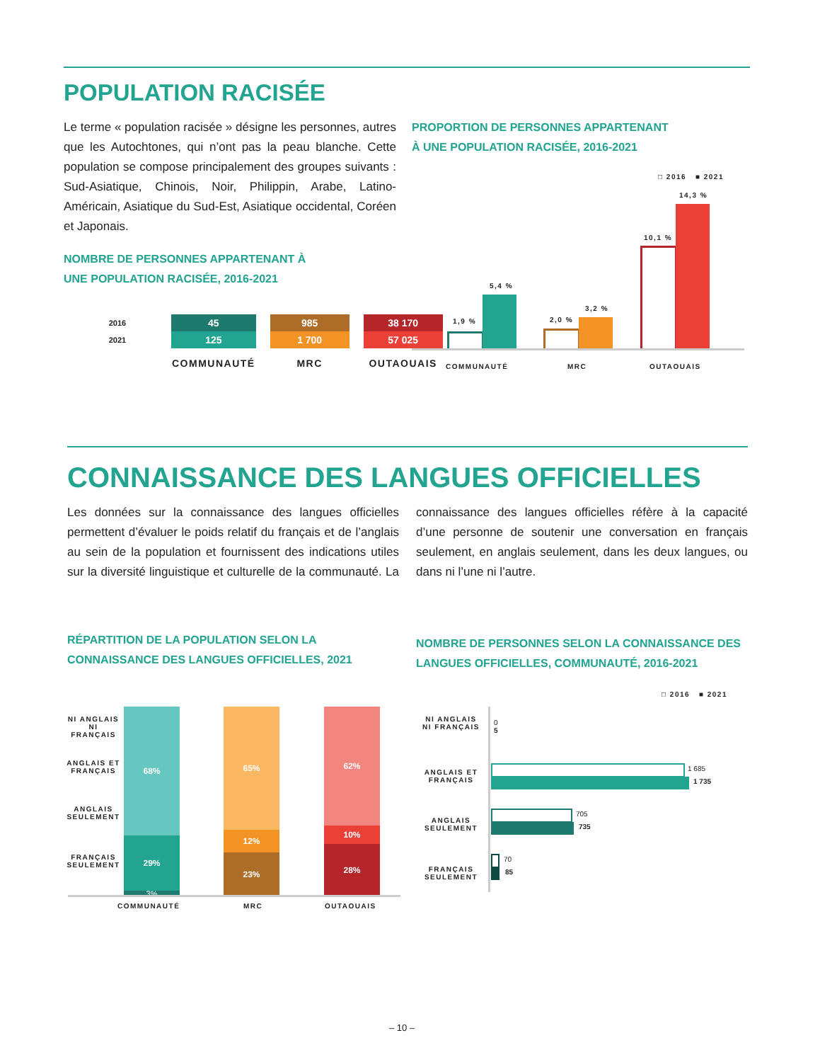POPULATION RACISÉE
Le terme « population racisée » désigne les personnes, autres que les Autochtones, qui n’ont pas la peau blanche. Cette population se compose principalement des groupes suivants : Sud-Asiatique, Chinois, Noir, Philippin, Arabe, Latino-Américain, Asiatique du Sud-Est, Asiatique occidental, Coréen et Japonais.
NOMBRE DE PERSONNES APPARTENANT À
UNE POPULATION RACISÉE, 2016-2021
| 2016 | 45 | 985 | 38 170 |
| 2021 | 125 | 1 700 | 57 025 |
| | COMMUNAUTÉ | MRC | OUTAOUAIS |
PROPORTION DE PERSONNES APPARTENANT
À UNE POPULATION RACISÉE, 2016-2021
□ 2016 ■ 2021
1,9 %
5,4 %
2,0 %
3,2 %
10,1 %
14,3 %
COMMUNAUTÉ MRC OUTAOUAIS
CONNAISSANCE DES LANGUES OFFICIELLES
Les données sur la connaissance des langues officielles permettent d’évaluer le poids relatif du français et de l’anglais au sein de la population et fournissent des indications utiles sur la diversité linguistique et culturelle de la communauté. La connaissance des langues officielles réfère à la capacité d’une personne de soutenir une conversation en français seulement, en anglais seulement, dans les deux langues, ou dans ni l’une ni l’autre.
RÉPARTITION DE LA POPULATION SELON LA
CONNAISSANCE DES LANGUES OFFICIELLES, 2021
NI ANGLAIS NI FRANÇAIS
ANGLAIS ET FRANÇAIS
ANGLAIS SEULEMENT
FRANÇAIS SEULEMENT
68%
29%
3%
65%
12%
23%
62%
10%
28%
COMMUNAUTÉ MRC OUTAOUAIS
NOMBRE DE PERSONNES SELON LA CONNAISSANCE DES
LANGUES OFFICIELLES, COMMUNAUTÉ, 2016-2021
□ 2016 ■ 2021
NI ANGLAIS NI FRANÇAIS
0
5
ANGLAIS ET FRANÇAIS
1 685
1 735
ANGLAIS SEULEMENT
705
735
FRANÇAIS SEULEMENT
70
85
– 10 –